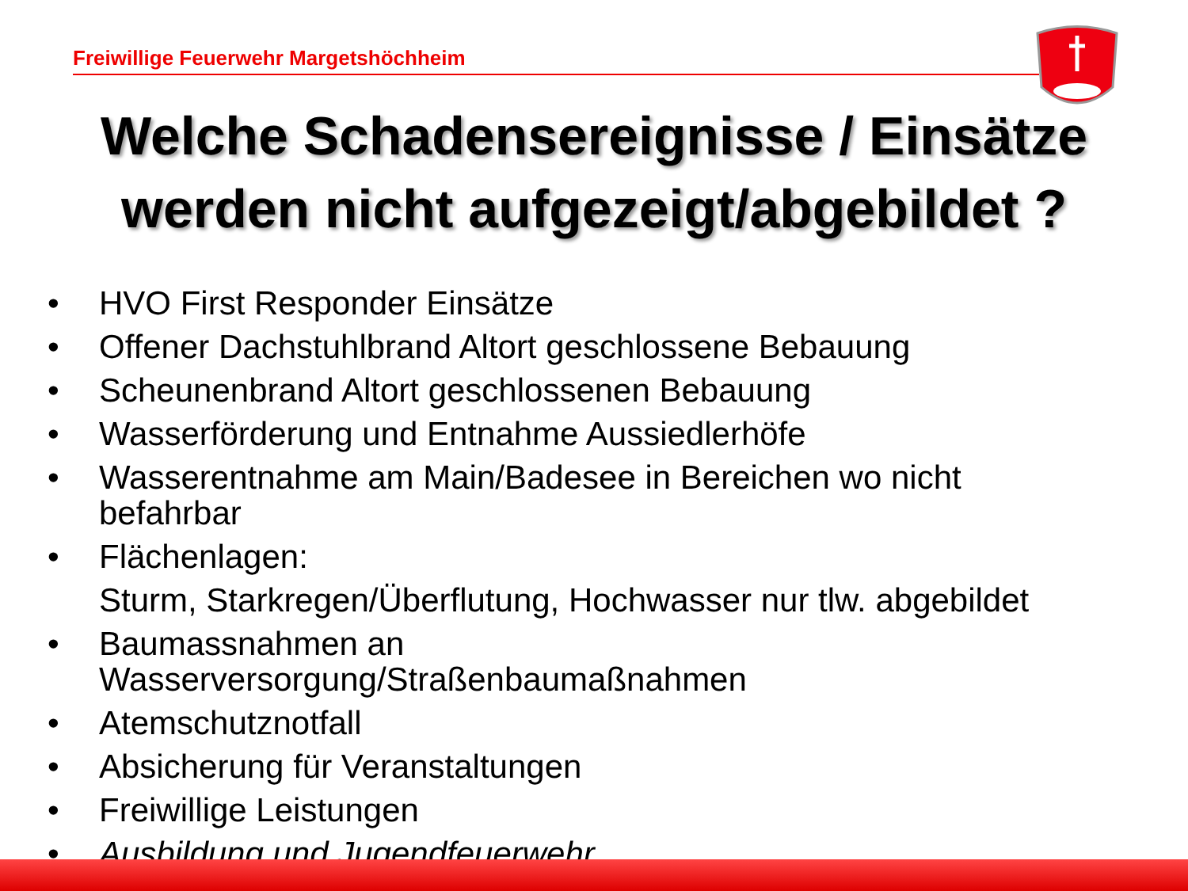Freiwillige Feuerwehr Margetshöchheim
Welche Schadensereignisse / Einsätze
werden nicht aufgezeigt/abgebildet ?
• HVO First Responder Einsätze
• Offener Dachstuhlbrand Altort geschlossene Bebauung
• Scheunenbrand Altort geschlossenen Bebauung
• Wasserförderung und Entnahme Aussiedlerhöfe
• Wasserentnahme am Main/Badesee in Bereichen wo nicht befahrbar
• Flächenlagen:
Sturm, Starkregen/Überflutung, Hochwasser nur tlw. abgebildet
• Baumassnahmen an Wasserversorgung/Straßenbaumaßnahmen
• Atemschutznotfall
• Absicherung für Veranstaltungen
• Freiwillige Leistungen
• Ausbildung und Jugendfeuerwehr